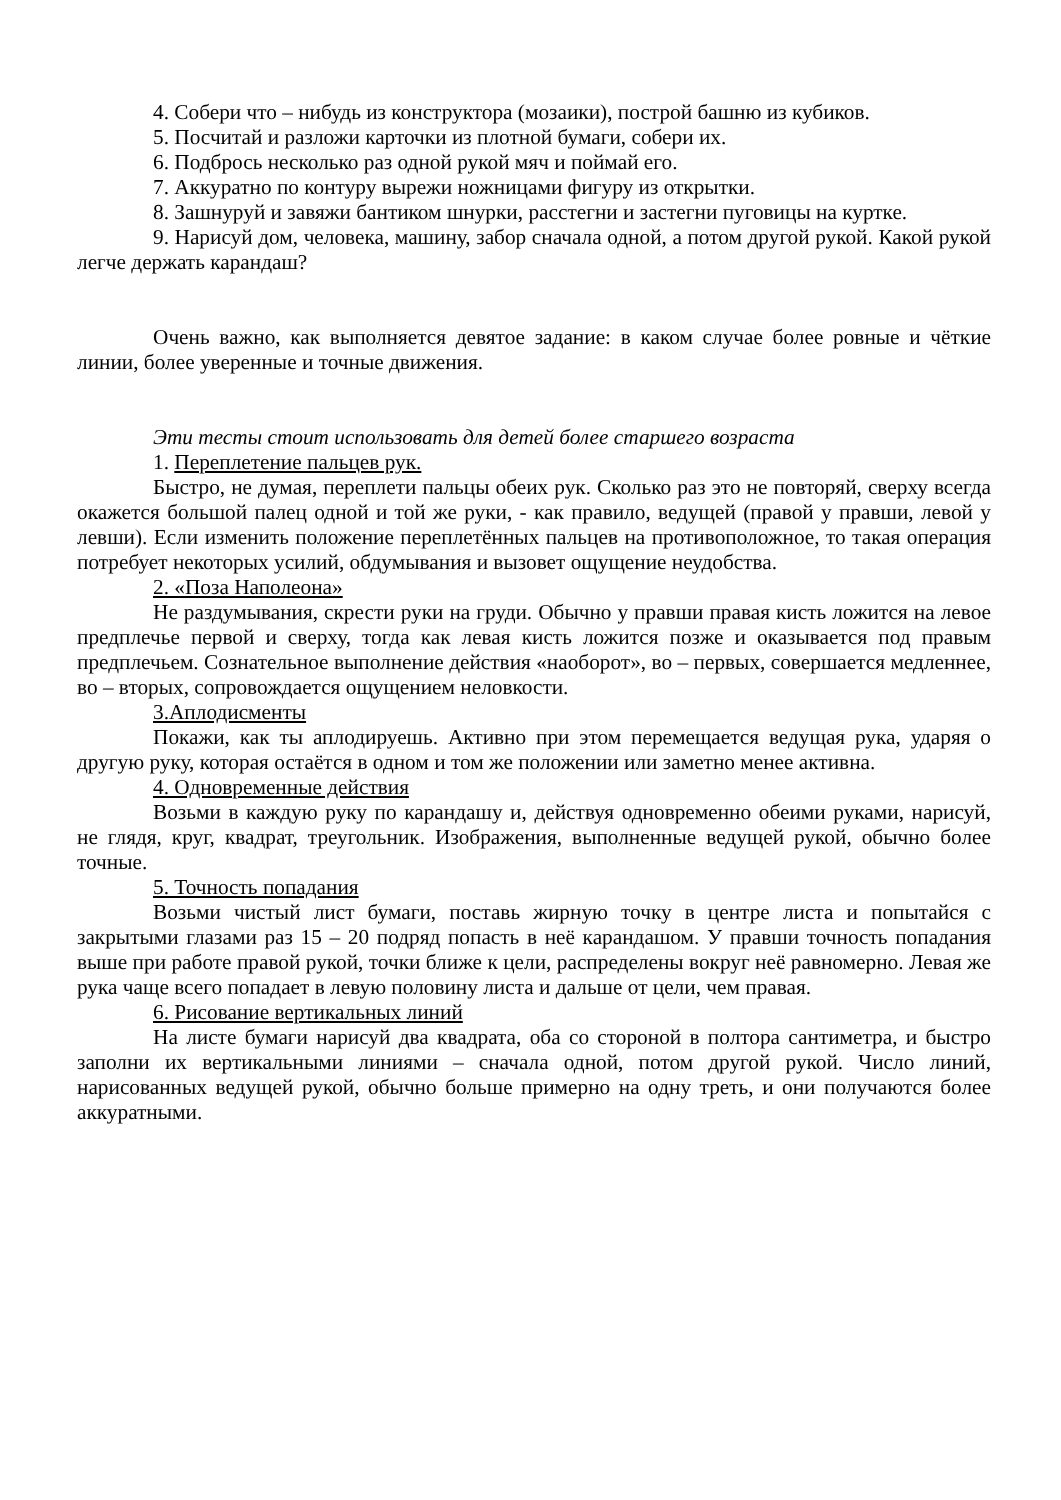4. Собери что – нибудь из конструктора (мозаики), построй башню из кубиков.
5. Посчитай и разложи карточки из плотной бумаги, собери их.
6. Подбрось несколько раз одной рукой мяч и поймай его.
7. Аккуратно по контуру вырежи ножницами фигуру из открытки.
8. Зашнуруй и завяжи бантиком шнурки, расстегни и застегни пуговицы на куртке.
9. Нарисуй дом, человека, машину, забор сначала одной, а потом другой рукой. Какой рукой легче держать карандаш?
Очень важно, как выполняется девятое задание: в каком случае более ровные и чёткие линии, более уверенные и точные движения.
Эти тесты стоит использовать для детей более старшего возраста
1. Переплетение пальцев рук.
Быстро, не думая, переплети пальцы обеих рук. Сколько раз это не повторяй, сверху всегда окажется большой палец одной и той же руки, - как правило, ведущей (правой у правши, левой у левши). Если изменить положение переплетённых пальцев на противоположное, то такая операция потребует некоторых усилий, обдумывания и вызовет ощущение неудобства.
2. «Поза Наполеона»
Не раздумывания, скрести руки на груди. Обычно у правши правая кисть ложится на левое предплечье первой и сверху, тогда как левая кисть ложится позже и оказывается под правым предплечьем. Сознательное выполнение действия «наоборот», во – первых, совершается медленнее, во – вторых, сопровождается ощущением неловкости.
3.Аплодисменты
Покажи, как ты аплодируешь. Активно при этом перемещается ведущая рука, ударяя о другую руку, которая остаётся в одном и том же положении или заметно менее активна.
4. Одновременные действия
Возьми в каждую руку по карандашу и, действуя одновременно обеими руками, нарисуй, не глядя, круг, квадрат, треугольник. Изображения, выполненные ведущей рукой, обычно более точные.
5. Точность попадания
Возьми чистый лист бумаги, поставь жирную точку в центре листа и попытайся с закрытыми глазами раз 15 – 20 подряд попасть в неё карандашом. У правши точность попадания выше при работе правой рукой, точки ближе к цели, распределены вокруг неё равномерно. Левая же рука чаще всего попадает в левую половину листа и дальше от цели, чем правая.
6. Рисование вертикальных линий
На листе бумаги нарисуй два квадрата, оба со стороной в полтора сантиметра, и быстро заполни их вертикальными линиями – сначала одной, потом другой рукой. Число линий, нарисованных ведущей рукой, обычно больше примерно на одну треть, и они получаются более аккуратными.